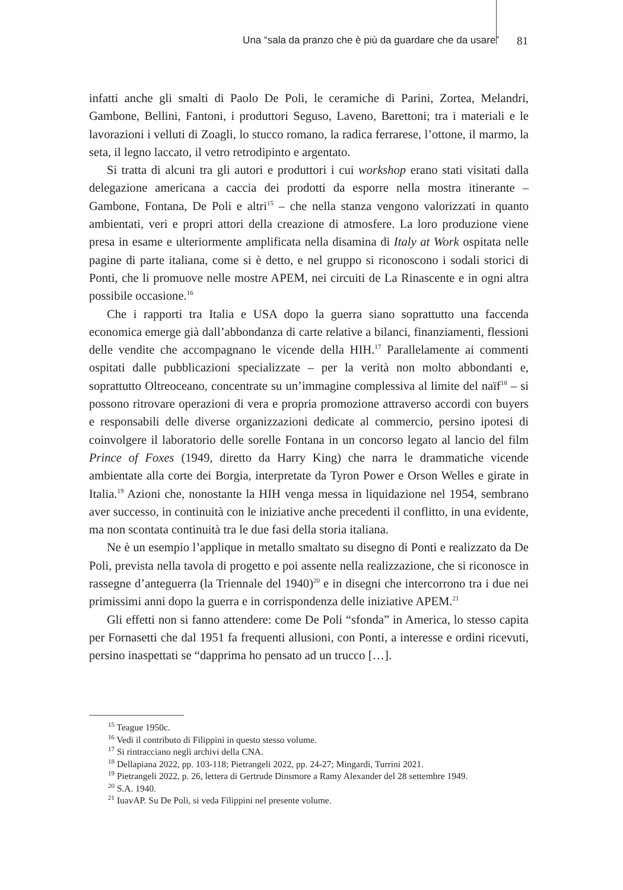Una “sala da pranzo che è più da guardare che da usare” 81
infatti anche gli smalti di Paolo De Poli, le ceramiche di Parini, Zortea, Melandri, Gambone, Bellini, Fantoni, i produttori Seguso, Laveno, Barettoni; tra i materiali e le lavorazioni i velluti di Zoagli, lo stucco romano, la radica ferrarese, l’ottone, il marmo, la seta, il legno laccato, il vetro retrodipinto e argentato.
Si tratta di alcuni tra gli autori e produttori i cui workshop erano stati visitati dalla delegazione americana a caccia dei prodotti da esporre nella mostra itinerante – Gambone, Fontana, De Poli e altri<sup>15</sup> – che nella stanza vengono valorizzati in quanto ambientati, veri e propri attori della creazione di atmosfere. La loro produzione viene presa in esame e ulteriormente amplificata nella disamina di Italy at Work ospitata nelle pagine di parte italiana, come si è detto, e nel gruppo si riconoscono i sodali storici di Ponti, che li promuove nelle mostre APEM, nei circuiti de La Rinascente e in ogni altra possibile occasione.<sup>16</sup>
Che i rapporti tra Italia e USA dopo la guerra siano soprattutto una faccenda economica emerge già dall’abbondanza di carte relative a bilanci, finanziamenti, flessioni delle vendite che accompagnano le vicende della HIH.<sup>17</sup> Parallelamente ai commenti ospitati dalle pubblicazioni specializzate – per la verità non molto abbondanti e, soprattutto Oltreoceano, concentrate su un’immagine complessiva al limite del naïf<sup>18</sup> – si possono ritrovare operazioni di vera e propria promozione attraverso accordi con buyers e responsabili delle diverse organizzazioni dedicate al commercio, persino ipotesi di coinvolgere il laboratorio delle sorelle Fontana in un concorso legato al lancio del film Prince of Foxes (1949, diretto da Harry King) che narra le drammatiche vicende ambientate alla corte dei Borgia, interpretate da Tyron Power e Orson Welles e girate in Italia.<sup>19</sup> Azioni che, nonostante la HIH venga messa in liquidazione nel 1954, sembrano aver successo, in continuità con le iniziative anche precedenti il conflitto, in una evidente, ma non scontata continuità tra le due fasi della storia italiana.
Ne è un esempio l’applique in metallo smaltato su disegno di Ponti e realizzato da De Poli, prevista nella tavola di progetto e poi assente nella realizzazione, che si riconosce in rassegne d’anteguerra (la Triennale del 1940)<sup>20</sup> e in disegni che intercorrono tra i due nei primissimi anni dopo la guerra e in corrispondenza delle iniziative APEM.<sup>21</sup>
Gli effetti non si fanno attendere: come De Poli “sfonda” in America, lo stesso capita per Fornasetti che dal 1951 fa frequenti allusioni, con Ponti, a interesse e ordini ricevuti, persino inaspettati se “dapprima ho pensato ad un trucco […].
<sup>15</sup> Teague 1950c.
<sup>16</sup> Vedi il contributo di Filippini in questo stesso volume.
<sup>17</sup> Si rintracciano negli archivi della CNA.
<sup>18</sup> Dellapiana 2022, pp. 103-118; Pietrangeli 2022, pp. 24-27; Mingardi, Turrini 2021.
<sup>19</sup> Pietrangeli 2022, p. 26, lettera di Gertrude Dinsmore a Ramy Alexander del 28 settembre 1949.
<sup>20</sup> S.A. 1940.
<sup>21</sup> IuavAP. Su De Poli, si veda Filippini nel presente volume.